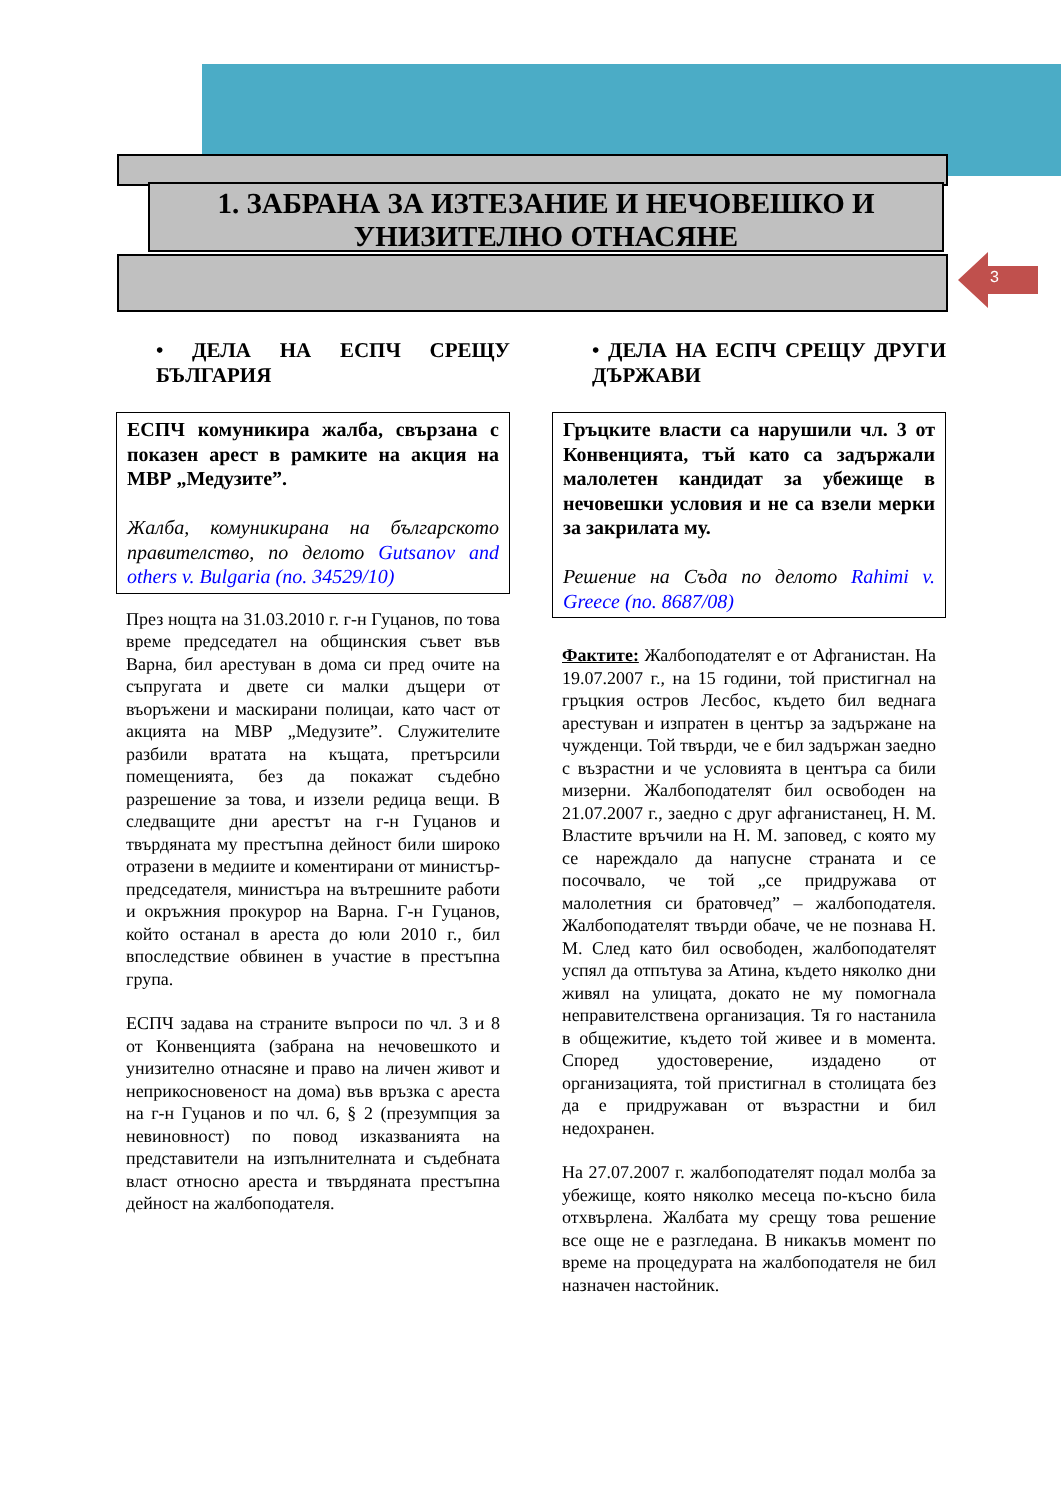1. ЗАБРАНА ЗА ИЗТЕЗАНИЕ И НЕЧОВЕШКО И УНИЗИТЕЛНО ОТНАСЯНЕ
3
• ДЕЛА НА ЕСПЧ СРЕЩУ БЪЛГАРИЯ
ЕСПЧ комуникира жалба, свързана с показен арест в рамките на акция на МВР „Медузите”.
Жалба, комуникирана на българското правителство, по делото Gutsanov and others v. Bulgaria (no. 34529/10)
През нощта на 31.03.2010 г. г-н Гуцанов, по това време председател на общинския съвет във Варна, бил арестуван в дома си пред очите на съпругата и двете си малки дъщери от въоръжени и маскирани полицаи, като част от акцията на МВР „Медузите”. Служителите разбили вратата на къщата, претърсили помещенията, без да покажат съдебно разрешение за това, и иззели редица вещи. В следващите дни арестът на г-н Гуцанов и твърдяната му престъпна дейност били широко отразени в медиите и коментирани от министър-председателя, министъра на вътрешните работи и окръжния прокурор на Варна. Г-н Гуцанов, който останал в ареста до юли 2010 г., бил впоследствие обвинен в участие в престъпна група.
ЕСПЧ задава на страните въпроси по чл. 3 и 8 от Конвенцията (забрана на нечовешкото и унизително отнасяне и право на личен живот и неприкосновеност на дома) във връзка с ареста на г-н Гуцанов и по чл. 6, § 2 (презумпция за невиновност) по повод изказванията на представители на изпълнителната и съдебната власт относно ареста и твърдяната престъпна дейност на жалбоподателя.
• ДЕЛА НА ЕСПЧ СРЕЩУ ДРУГИ ДЪРЖАВИ
Гръцките власти са нарушили чл. 3 от Конвенцията, тъй като са задържали малолетен кандидат за убежище в нечовешки условия и не са взели мерки за закрилата му.
Решение на Съда по делото Rahimi v. Greece (no. 8687/08)
Фактите: Жалбоподателят е от Афганистан. На 19.07.2007 г., на 15 години, той пристигнал на гръцкия остров Лесбос, където бил веднага арестуван и изпратен в център за задържане на чужденци. Той твърди, че е бил задържан заедно с възрастни и че условията в центъра са били мизерни. Жалбоподателят бил освободен на 21.07.2007 г., заедно с друг афганистанец, Н. М. Властите връчили на Н. М. заповед, с която му се нареждало да напусне страната и се посочвало, че той „се придружава от малолетния си братовчед” – жалбоподателя. Жалбоподателят твърди обаче, че не познава Н. М. След като бил освободен, жалбоподателят успял да отпътува за Атина, където няколко дни живял на улицата, докато не му помогнала неправителствена организация. Тя го настанила в общежитие, където той живее и в момента. Според удостоверение, издадено от организацията, той пристигнал в столицата без да е придружаван от възрастни и бил недохранен.
На 27.07.2007 г. жалбоподателят подал молба за убежище, която няколко месеца по-късно била отхвърлена. Жалбата му срещу това решение все още не е разгледана. В никакъв момент по време на процедурата на жалбоподателя не бил назначен настойник.